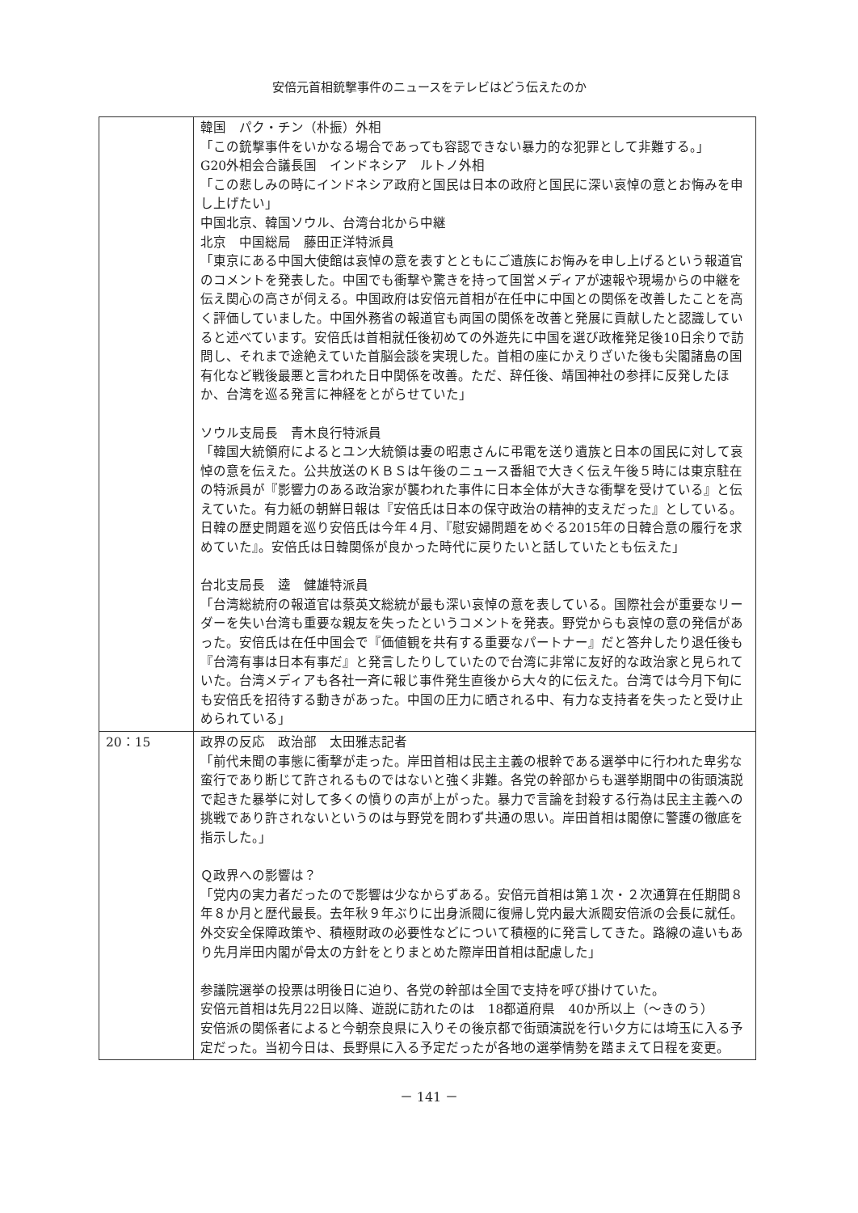安倍元首相銃撃事件のニュースをテレビはどう伝えたのか
| | 韓国 パク・チン（朴振）外相 「この銃撃事件をいかなる場合であっても容認できない暴力的な犯罪として非難する。」 G20外相会合議長国 インドネシア ルトノ外相 「この悲しみの時にインドネシア政府と国民は日本の政府と国民に深い哀悼の意とお悔みを申し上げたい」 中国北京、韓国ソウル、台湾台北から中継 北京 中国総局 藤田正洋特派員 「東京にある中国大使館は哀悼の意を表すとともにご遺族にお悔みを申し上げるという報道官のコメントを発表した。中国でも衝撃や驚きを持って国営メディアが速報や現場からの中継を伝え関心の高さが伺える。中国政府は安倍元首相が在任中に中国との関係を改善したことを高く評価していました。中国外務省の報道官も両国の関係を改善と発展に貢献したと認識していると述べています。安倍氏は首相就任後初めての外遊先に中国を選び政権発足後10日余りで訪問し、それまで途絶えていた首脳会談を実現した。首相の座にかえりざいた後も尖閣諸島の国有化など戦後最悪と言われた日中関係を改善。ただ、辞任後、靖国神社の参拝に反発したほか、台湾を巡る発言に神経をとがらせていた」 ソウル支局長 青木良行特派員 「韓国大統領府によるとユン大統領は妻の昭恵さんに弔電を送り遺族と日本の国民に対して哀悼の意を伝えた。公共放送のＫＢＳは午後のニュース番組で大きく伝え午後５時には東京駐在の特派員が『影響力のある政治家が襲われた事件に日本全体が大きな衝撃を受けている』と伝えていた。有力紙の朝鮮日報は『安倍氏は日本の保守政治の精神的支えだった』としている。日韓の歴史問題を巡り安倍氏は今年４月、『慰安婦問題をめぐる2015年の日韓合意の履行を求めていた』。安倍氏は日韓関係が良かった時代に戻りたいと話していたとも伝えた」 台北支局長 逵 健雄特派員 「台湾総統府の報道官は蔡英文総統が最も深い哀悼の意を表している。国際社会が重要なリーダーを失い台湾も重要な親友を失ったというコメントを発表。野党からも哀悼の意の発信があった。安倍氏は在任中国会で『価値観を共有する重要なパートナー』だと答弁したり退任後も『台湾有事は日本有事だ』と発言したりしていたので台湾に非常に友好的な政治家と見られていた。台湾メディアも各社一斉に報じ事件発生直後から大々的に伝えた。台湾では今月下旬にも安倍氏を招待する動きがあった。中国の圧力に晒される中、有力な支持者を失ったと受け止められている」 |
| 20：15 | 政界の反応 政治部 太田雅志記者 「前代未聞の事態に衝撃が走った。岸田首相は民主主義の根幹である選挙中に行われた卑劣な蛮行であり断じて許されるものではないと強く非難。各党の幹部からも選挙期間中の街頭演説で起きた暴挙に対して多くの憤りの声が上がった。暴力で言論を封殺する行為は民主主義への挑戦であり許されないというのは与野党を問わず共通の思い。岸田首相は閣僚に警護の徹底を指示した。」 Ｑ政界への影響は？ 「党内の実力者だったので影響は少なからずある。安倍元首相は第１次・２次通算在任期間８年８か月と歴代最長。去年秋９年ぶりに出身派閥に復帰し党内最大派閥安倍派の会長に就任。外交安全保障政策や、積極財政の必要性などについて積極的に発言してきた。路線の違いもあり先月岸田内閣が骨太の方針をとりまとめた際岸田首相は配慮した」 参議院選挙の投票は明後日に迫り、各党の幹部は全国で支持を呼び掛けていた。 安倍元首相は先月22日以降、遊説に訪れたのは 18都道府県 40か所以上（～きのう） 安倍派の関係者によると今朝奈良県に入りその後京都で街頭演説を行い夕方には埼玉に入る予定だった。当初今日は、長野県に入る予定だったが各地の選挙情勢を踏まえて日程を変更。 |
－ 141 －